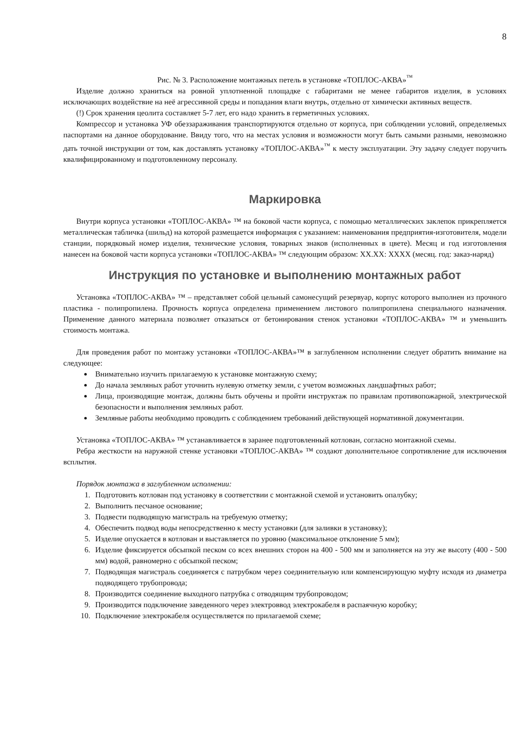8
Рис. № 3. Расположение монтажных петель в установке «ТОПЛОС-АКВА»<sup>™</sup>
Изделие должно храниться на ровной уплотненной площадке с габаритами не менее габаритов изделия, в условиях исключающих воздействие на неё агрессивной среды и попадания влаги внутрь, отдельно от химически активных веществ.
(!) Срок хранения цеолита составляет 5-7 лет, его надо хранить в герметичных условиях.
Компрессор и установка УФ обеззараживания транспортируются отдельно от корпуса, при соблюдении условий, определяемых паспортами на данное оборудование. Ввиду того, что на местах условия и возможности могут быть самыми разными, невозможно дать точной инструкции от том, как доставлять установку «ТОПЛОС-АКВА»<sup>™</sup> к месту эксплуатации. Эту задачу следует поручить квалифицированному и подготовленному персоналу.
Маркировка
Внутри корпуса установки «ТОПЛОС-АКВА» ™ на боковой части корпуса, с помощью металлических заклепок прикрепляется металлическая табличка (шильд) на которой размещается информация с указанием: наименования предприятия-изготовителя, модели станции, порядковый номер изделия, технические условия, товарных знаков (исполненных в цвете). Месяц и год изготовления нанесен на боковой части корпуса установки «ТОПЛОС-АКВА» ™ следующим образом: ХХ.ХХ: ХХХХ (месяц. год: заказ-наряд)
Инструкция по установке и выполнению монтажных работ
Установка «ТОПЛОС-АКВА» ™ – представляет собой цельный самонесущий резервуар, корпус которого выполнен из прочного пластика - полипропилена. Прочность корпуса определена применением листового полипропилена специального назначения. Применение данного материала позволяет отказаться от бетонирования стенок установки «ТОПЛОС-АКВА» ™ и уменьшить стоимость монтажа.
Для проведения работ по монтажу установки «ТОПЛОС-АКВА»™ в заглубленном исполнении следует обратить внимание на следующее:
Внимательно изучить прилагаемую к установке монтажную схему;
До начала земляных работ уточнить нулевую отметку земли, с учетом возможных ландшафтных работ;
Лица, производящие монтаж, должны быть обучены и пройти инструктаж по правилам противопожарной, электрической безопасности и выполнения земляных работ.
Земляные работы необходимо проводить с соблюдением требований действующей нормативной документации.
Установка «ТОПЛОС-АКВА» ™ устанавливается в заранее подготовленный котлован, согласно монтажной схемы.
Ребра жесткости на наружной стенке установки «ТОПЛОС-АКВА» ™ создают дополнительное сопротивление для исключения всплытия.
Порядок монтажа в заглубленном исполнении:
1. Подготовить котлован под установку в соответствии с монтажной схемой и установить опалубку;
2. Выполнить песчаное основание;
3. Подвести подводящую магистраль на требуемую отметку;
4. Обеспечить подвод воды непосредственно к месту установки (для заливки в установку);
5. Изделие опускается в котлован и выставляется по уровню (максимальное отклонение 5 мм);
6. Изделие фиксируется обсыпкой песком со всех внешних сторон на 400 - 500 мм и заполняется на эту же высоту (400 - 500 мм) водой, равномерно с обсыпкой песком;
7. Подводящая магистраль соединяется с патрубком через соединительную или компенсирующую муфту исходя из диаметра подводящего трубопровода;
8. Производится соединение выходного патрубка с отводящим трубопроводом;
9. Производится подключение заведенного через электроввод электрокабеля в распаячную коробку;
10. Подключение электрокабеля осуществляется по прилагаемой схеме;